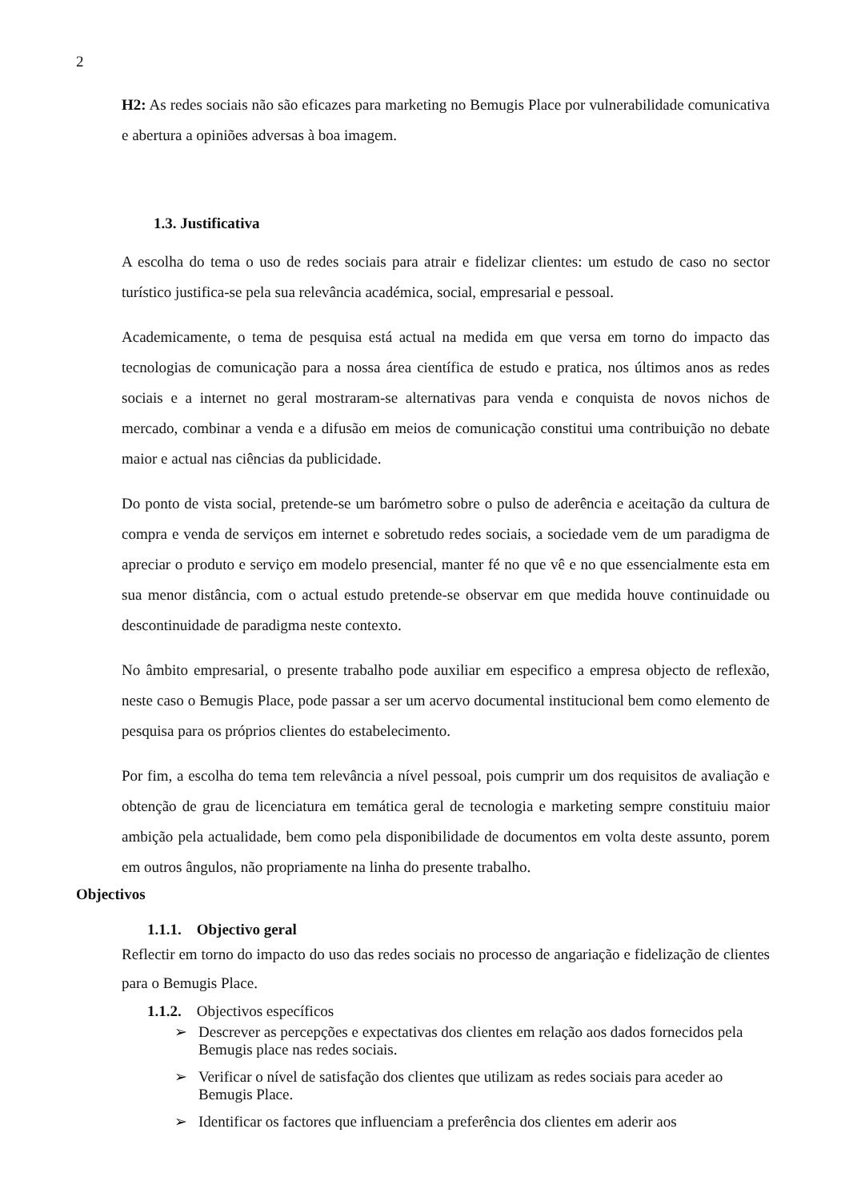2
H2: As redes sociais não são eficazes para marketing no Bemugis Place por vulnerabilidade comunicativa e abertura a opiniões adversas à boa imagem.
1.3. Justificativa
A escolha do tema o uso de redes sociais para atrair e fidelizar clientes: um estudo de caso no sector turístico justifica-se pela sua relevância académica, social, empresarial e pessoal.
Academicamente, o tema de pesquisa está actual na medida em que versa em torno do impacto das tecnologias de comunicação para a nossa área científica de estudo e pratica, nos últimos anos as redes sociais e a internet no geral mostraram-se alternativas para venda e conquista de novos nichos de mercado, combinar a venda e a difusão em meios de comunicação constitui uma contribuição no debate maior e actual nas ciências da publicidade.
Do ponto de vista social, pretende-se um barómetro sobre o pulso de aderência e aceitação da cultura de compra e venda de serviços em internet e sobretudo redes sociais, a sociedade vem de um paradigma de apreciar o produto e serviço em modelo presencial, manter fé no que vê e no que essencialmente esta em sua menor distância, com o actual estudo pretende-se observar em que medida houve continuidade ou descontinuidade de paradigma neste contexto.
No âmbito empresarial, o presente trabalho pode auxiliar em especifico a empresa objecto de reflexão, neste caso o Bemugis Place, pode passar a ser um acervo documental institucional bem como elemento de pesquisa para os próprios clientes do estabelecimento.
Por fim, a escolha do tema tem relevância a nível pessoal, pois cumprir um dos requisitos de avaliação e obtenção de grau de licenciatura em temática geral de tecnologia e marketing sempre constituiu maior ambição pela actualidade, bem como pela disponibilidade de documentos em volta deste assunto, porem em outros ângulos, não propriamente na linha do presente trabalho.
Objectivos
1.1.1. Objectivo geral
Reflectir em torno do impacto do uso das redes sociais no processo de angariação e fidelização de clientes para o Bemugis Place.
1.1.2. Objectivos específicos
➢ Descrever as percepções e expectativas dos clientes em relação aos dados fornecidos pela Bemugis place nas redes sociais.
➢ Verificar o nível de satisfação dos clientes que utilizam as redes sociais para aceder ao Bemugis Place.
➢ Identificar os factores que influenciam a preferência dos clientes em aderir aos